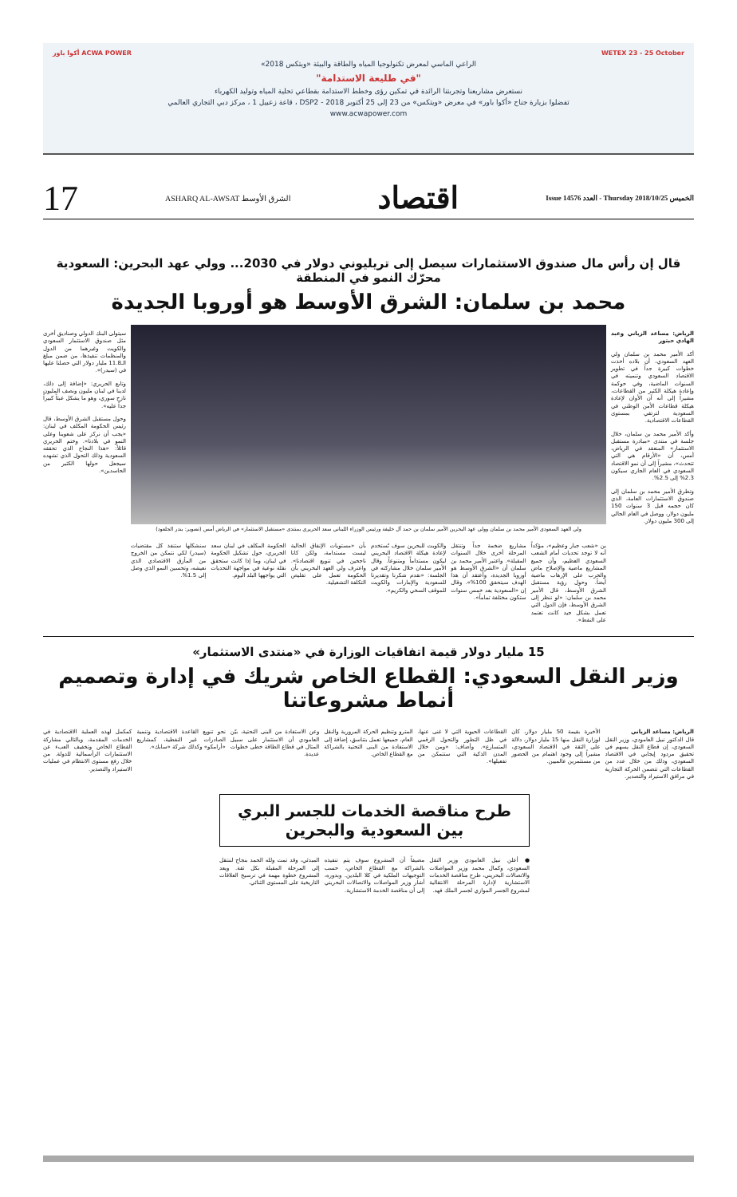WETEX 23 - 25 October ACWA POWER أكوا باور
الراعي الماسي لمعرض تكنولوجيا المياه والطاقة والبيئة «ويتكس 2018»
"في طليعة الاستدامة"
نستعرض مشاريعنا وتجربتنا الرائدة في تمكين رؤى وخطط الاستدامة بقطاعي تحلية المياه وتوليد الكهرباء
تفضلوا بزيارة جناح «أكوا باور» في معرض «ويتكس» من 23 إلى 25 أكتوبر 2018 - DSP2 ، قاعة زعبيل 1 ، مركز دبي التجاري العالمي
www.acwapower.com
17 ASHARQ AL-AWSAT الشرق الأوسط اقتصاد Issue 14576 العدد - Thursday 2018/10/25 الخميس
قال إن رأس مال صندوق الاستثمارات سيصل إلى تريليوني دولار في 2030... وولي عهد البحرين: السعودية محرّك النمو في المنطقة
محمد بن سلمان: الشرق الأوسط هو أوروبا الجديدة
الرياض: مساعد الزياني وعبد الهادي حبتور
أكد الأمير محمد بن سلمان ولي العهد السعودي، أن بلاده أخذت خطوات كبيرة جداً في تطوير الاقتصاد السعودي وتنميته في السنوات الماضية، وفي حوكمة وإعادة هيكلة الكثير من القطاعات، مشيراً إلى أنه آن الأوان لإعادة هيكلة قطاعات الأمن الوطني في السعودية لترتقي بمستوى القطاعات الاقتصادية.
وأكد الأمير محمد بن سلمان، خلال جلسة في منتدى «مبادرة مستقبل الاستثمار» المنعقد في الرياض، أمس، أن «الأرقام هي التي تتحدث»، مشيراً إلى أن نمو الاقتصاد السعودي في العام الجاري سيكون 2.3% إلى 2.5%.
وتطرق الأمير محمد بن سلمان إلى صندوق الاستثمارات العامة، الذي كان حجمه قبل 3 سنوات 150 مليون دولار، ووصل في العام الحالي إلى 300 مليون دولار.
ولي العهد السعودي الأمير محمد بن سلمان وولي عهد البحرين الأمير سلمان بن حمد آل خليفة ورئيس الوزراء اللبناني سعد الحريري بمنتدى «مستقبل الاستثمار» في الرياض أمس (تصوير: بندر الجلعود)
بن «شعب جبار وعظيم»، مؤكداً أنه لا توجد تحديات أمام الشعب السعودي العظيم، وأن جميع المشاريع ماضية والإصلاح ماض والحرب على الإرهاب ماضية أيضاً. وحول رؤية مستقبل الشرق الأوسط، قال الأمير محمد بن سلمان: «لو ننظر إلى الشرق الأوسط، فإن الدول التي تعمل بشكل جيد كانت تعتمد على النفط».
مشاريع ضخمة جداً وتنتقل المرحلة أخرى خلال السنوات المقبلة». واعتبر الأمير محمد بن سلمان أن «الشرق الأوسط هو أوروبا الجديدة، وأعتقد أن هذا الهدف سيتحقق 100%». وقال إن «السعودية بعد خمس سنوات ستكون مختلفة تماماً».
والكويت للبحرين سوف تُستخدم لإعادة هيكلة الاقتصاد البحريني ليكون مستداماً ومتنوعاً. وقال الأمير سلمان خلال مشاركته في الجلسة: «نقدم شكرنا وتقديرنا للسعودية والإمارات والكويت للموقف السخي والكريم».
بأن «مستويات الإنفاق الحالية ليست مستدامة، ولكن كانا ناجحين في تنويع اقتصادنا». واعترف ولي العهد البحريني بأن الحكومة تعمل على تقليص التكلفة التشغيلية.
الحكومة المكلف في لبنان سعد الحريري، حول تشكيل الحكومة في لبنان، وما إذا كانت ستحقق نقلة نوعية في مواجهة التحديات التي يواجهها البلد اليوم.
سنشكلها ستنفذ كل مقتضيات (سيدر) لكي نتمكن من الخروج من المأزق الاقتصادي الذي نعيشه، وتحسين النمو الذي وصل إلى 1.5%.
سيتولى البنك الدولي وصناديق أخرى مثل صندوق الاستثمار السعودي والكويت وغيرهما من الدول والمنظمات تنفيذها، من ضمن مبلغ الـ11.8 مليار دولار التي حصلنا عليها في (سيدر)».
وتابع الحريري: «إضافة إلى ذلك، لدينا في لبنان مليون ونصف المليون نازح سوري، وهو ما يشكل عبئاً كبيراً جداً عليه».
وحول مستقبل الشرق الأوسط، قال رئيس الحكومة المكلف في لبنان: «يجب أن نركز على شعوبنا وعلى النمو في بلادنا». وختم الحريري قائلاً: «هذا النجاح الذي تحققه السعودية وذلك التحول الذي تشهده سيجعل حولها الكثير من الحاسدين».
15 مليار دولار قيمة اتفاقيات الوزارة في «منتدى الاستثمار»
وزير النقل السعودي: القطاع الخاص شريك في إدارة وتصميم أنماط مشروعاتنا
الرياض: مساعد الزياني
قال الدكتور نبيل العامودي، وزير النقل السعودي، إن قطاع النقل يسهم في تحقيق مردود إيجابي في الاقتصاد السعودي، وذلك من خلال عدد من القطاعات التي تتضمن الحركة التجارية في مرافق الاستيراد والتصدير.
الأخيرة بقيمة 50 مليار دولار، كان لوزارة النقل منها 15 مليار دولار، دلالة على الثقة في الاقتصاد السعودي، مشيراً إلى وجود اهتمام من الحضور من مستثمرين عالميين.
القطاعات الحيوية التي لا غنى عنها، في ظل التطور والتحول الرقمي المتسارع». وأضاف: «ومن خلال المدن الذكية التي ستتمكن من تفعيلها».
المترو وتنظيم الحركة المرورية والنقل العام، جميعها تعمل بتناسق، إضافة إلى الاستفادة من البنى التحتية بالشراكة مع القطاع الخاص.
وعن الاستفادة من البنى التحتية، بيّن العامودي أن الاستثمار على سبيل المثال في قطاع الطاقة خطى خطوات عديدة.
نحو تنويع القاعدة الاقتصادية وتنمية الصادرات غير النفطية، كمشاريع «أرامكو» وكذلك شركة «سابك».
كمكمل لهذه العملية الاقتصادية في الخدمات المقدمة، وبالتالي مشاركة القطاع الخاص وتخفيف العبء عن الاستثمارات الرأسمالية للدولة. من خلال رفع مستوى الانتظام في عمليات الاستيراد والتصدير.
طرح مناقصة الخدمات للجسر البري بين السعودية والبحرين
● أعلن نبيل العامودي وزير النقل السعودي، وكمال محمد وزير المواصلات والاتصالات البحريني، طرح مناقصة الخدمات الاستشارية لإدارة المرحلة الانتقالية لمشروع الجسر الموازي لجسر الملك فهد.
مضيفاً أن المشروع سوف يتم تنفيذه بالشراكة مع القطاع الخاص، حسب التوجيهات الملكية في كلا البلدين. وبدوره، أشار وزير المواصلات والاتصالات البحريني إلى أن مناقصة الخدمة الاستشارية.
المبدئي، وقد تمت ولله الحمد بنجاح لننتقل إلى المرحلة المقبلة بكل ثقة. ويعد المشروع خطوة مهمة في ترسيخ العلاقات التاريخية على المستوى الثنائي.